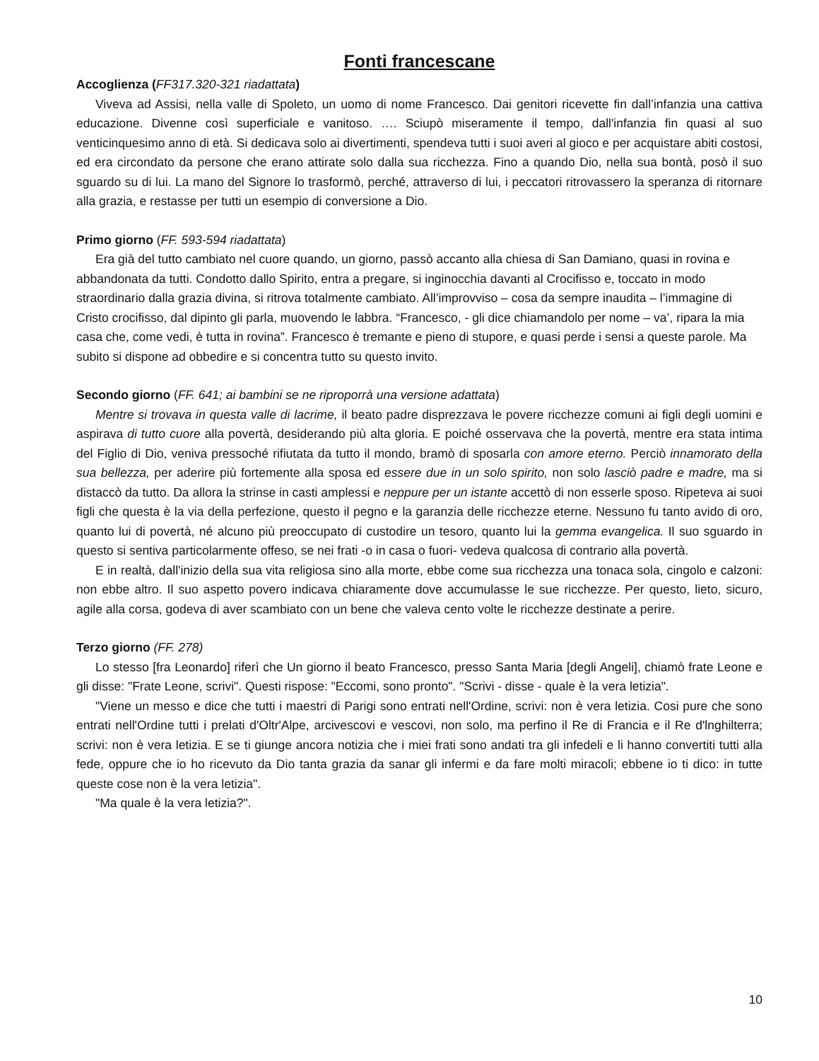Fonti francescane
Accoglienza (FF317.320-321 riadattata)
Viveva ad Assisi, nella valle di Spoleto, un uomo di nome Francesco. Dai genitori ricevette fin dall’infanzia una cattiva educazione. Divenne così superficiale e vanitoso. …. Sciupò miseramente il tempo, dall'infanzia fin quasi al suo venticinquesimo anno di età. Si dedicava solo ai divertimenti, spendeva tutti i suoi averi al gioco e per acquistare abiti costosi, ed era circondato da persone che erano attirate solo dalla sua ricchezza. Fino a quando Dio, nella sua bontà, posò il suo sguardo su di lui. La mano del Signore lo trasformò, perché, attraverso di lui, i peccatori ritrovassero la speranza di ritornare alla grazia, e restasse per tutti un esempio di conversione a Dio.
Primo giorno (FF. 593-594 riadattata)
Era già del tutto cambiato nel cuore quando, un giorno, passò accanto alla chiesa di San Damiano, quasi in rovina e abbandonata da tutti. Condotto dallo Spirito, entra a pregare, si inginocchia davanti al Crocifisso e, toccato in modo straordinario dalla grazia divina, si ritrova totalmente cambiato. All’improvviso – cosa da sempre inaudita – l’immagine di Cristo crocifisso, dal dipinto gli parla, muovendo le labbra. “Francesco, - gli dice chiamandolo per nome – va’, ripara la mia casa che, come vedi, è tutta in rovina”. Francesco è tremante e pieno di stupore, e quasi perde i sensi a queste parole. Ma subito si dispone ad obbedire e si concentra tutto su questo invito.
Secondo giorno (FF. 641; ai bambini se ne riproporrà una versione adattata)
Mentre si trovava in questa valle di lacrime, il beato padre disprezzava le povere ricchezze comuni ai figli degli uomini e aspirava di tutto cuore alla povertà, desiderando più alta gloria. E poiché osservava che la povertà, mentre era stata intima del Figlio di Dio, veniva pressoché rifiutata da tutto il mondo, bramò di sposarla con amore eterno. Perciò innamorato della sua bellezza, per aderire più fortemente alla sposa ed essere due in un solo spirito, non solo lasciò padre e madre, ma si distaccò da tutto. Da allora la strinse in casti amplessi e neppure per un istante accettò di non esserle sposo. Ripeteva ai suoi figli che questa è la via della perfezione, questo il pegno e la garanzia delle ricchezze eterne. Nessuno fu tanto avido di oro, quanto lui di povertà, né alcuno più preoccupato di custodire un tesoro, quanto lui la gemma evangelica. Il suo sguardo in questo si sentiva particolarmente offeso, se nei frati -o in casa o fuori- vedeva qualcosa di contrario alla povertà.
E in realtà, dall'inizio della sua vita religiosa sino alla morte, ebbe come sua ricchezza una tonaca sola, cingolo e calzoni: non ebbe altro. Il suo aspetto povero indicava chiaramente dove accumulasse le sue ricchezze. Per questo, lieto, sicuro, agile alla corsa, godeva di aver scambiato con un bene che valeva cento volte le ricchezze destinate a perire.
Terzo giorno (FF. 278)
Lo stesso [fra Leonardo] riferì che Un giorno il beato Francesco, presso Santa Maria [degli Angeli], chiamò frate Leone e gli disse: "Frate Leone, scrivi". Questi rispose: "Eccomi, sono pronto". "Scrivi - disse - quale è la vera letizia".
"Viene un messo e dice che tutti i maestri di Parigi sono entrati nell'Ordine, scrivi: non è vera letizia. Cosi pure che sono entrati nell'Ordine tutti i prelati d'Oltr'Alpe, arcivescovi e vescovi, non solo, ma perfino il Re di Francia e il Re d'lnghilterra; scrivi: non è vera letizia. E se ti giunge ancora notizia che i miei frati sono andati tra gli infedeli e li hanno convertiti tutti alla fede, oppure che io ho ricevuto da Dio tanta grazia da sanar gli infermi e da fare molti miracoli; ebbene io ti dico: in tutte queste cose non è la vera letizia".
"Ma quale è la vera letizia?".
10